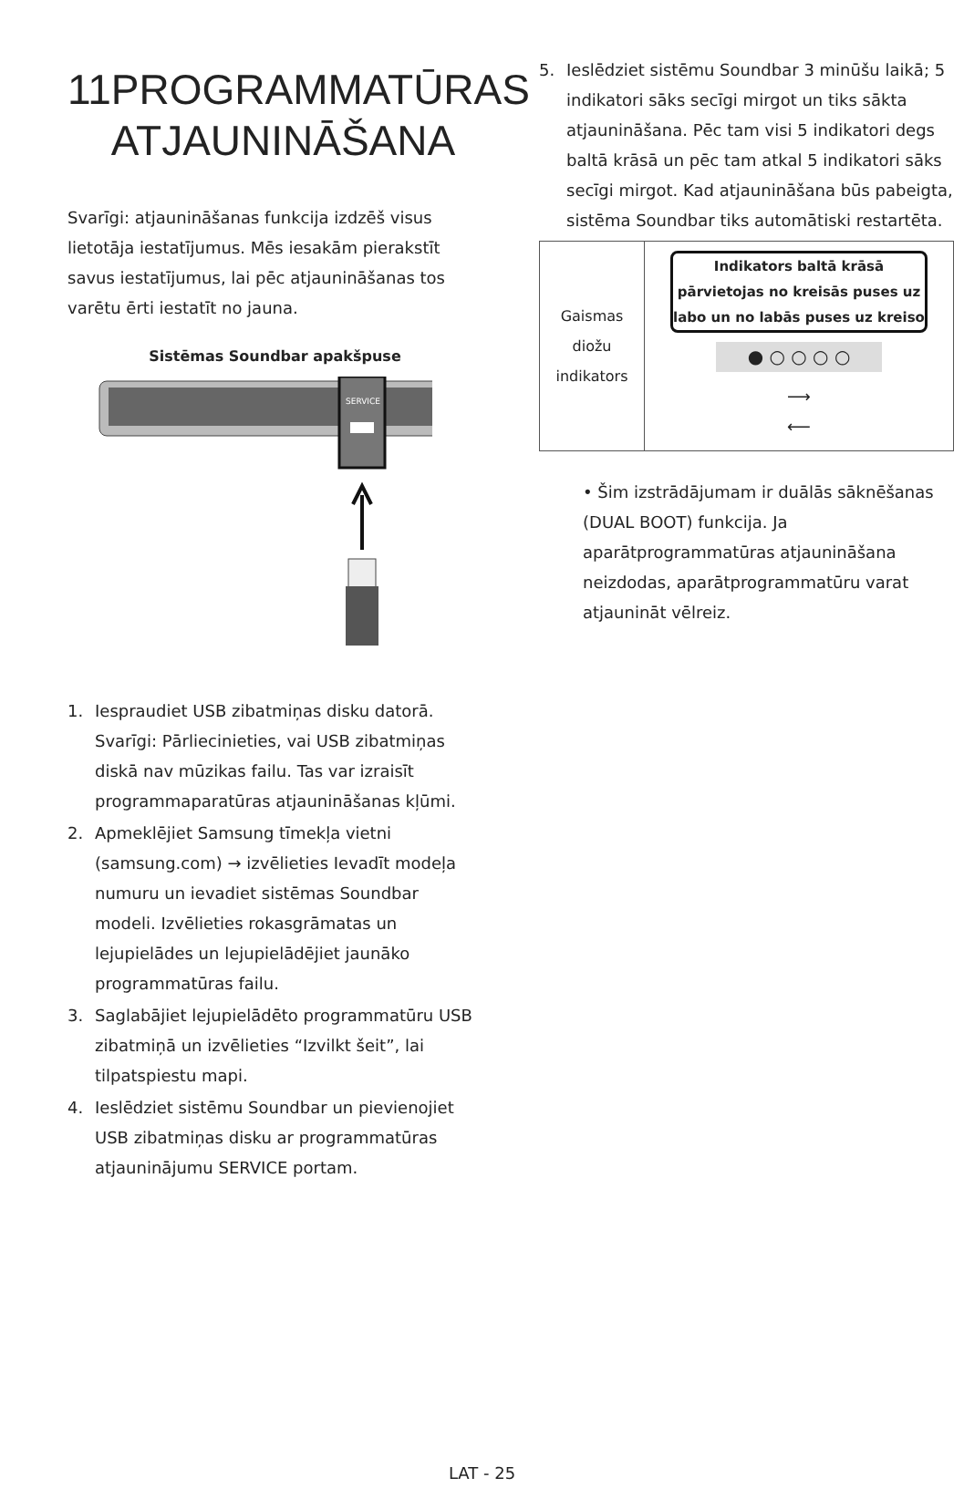11 PROGRAMMATŪRAS
ATJAUNINĀŠANA
Svarīgi: atjaunināšanas funkcija izdzēš visus lietotāja iestatījumus. Mēs iesakām pierakstīt savus iestatījumus, lai pēc atjaunināšanas tos varētu ērti iestatīt no jauna.
Sistēmas Soundbar apakšpuse
SERVICE
1. Iespraudiet USB zibatmiņas disku datorā.
Svarīgi: Pārliecinieties, vai USB zibatmiņas diskā nav mūzikas failu. Tas var izraisīt programmaparatūras atjaunināšanas kļūmi.
2. Apmeklējiet Samsung tīmekļa vietni (samsung.com) → izvēlieties Ievadīt modeļa numuru un ievadiet sistēmas Soundbar modeli. Izvēlieties rokasgrāmatas un lejupielādes un lejupielādējiet jaunāko programmatūras failu.
3. Saglabājiet lejupielādēto programmatūru USB zibatmiņā un izvēlieties “Izvilkt šeit”, lai tilpatspiestu mapi.
4. Ieslēdziet sistēmu Soundbar un pievienojiet USB zibatmiņas disku ar programmatūras atjauninājumu SERVICE portam.
5. Ieslēdziet sistēmu Soundbar 3 minūšu laikā; 5 indikatori sāks secīgi mirgot un tiks sākta atjaunināšana. Pēc tam visi 5 indikatori degs baltā krāsā un pēc tam atkal 5 indikatori sāks secīgi mirgot. Kad atjaunināšana būs pabeigta, sistēma Soundbar tiks automātiski restartēta.
| Gaismas diožu indikators | Indikators baltā krāsā pārvietojas no kreisās puses uz labo un no labās puses uz kreiso ● ○ ○ ○ ○ ⟶ ⟵ |
• Šim izstrādājumam ir duālās sāknēšanas (DUAL BOOT) funkcija. Ja aparātprogrammatūras atjaunināšana neizdodas, aparātprogrammatūru varat atjaunināt vēlreiz.
LAT - 25